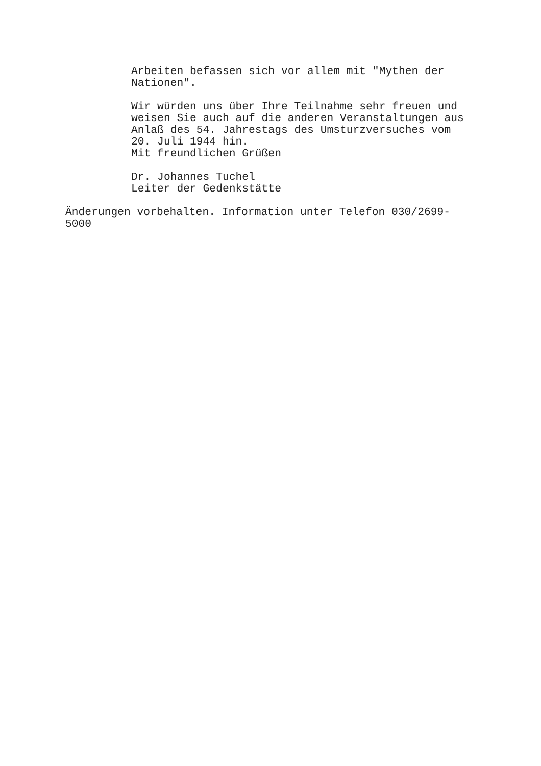Arbeiten befassen sich vor allem mit "Mythen der
Nationen".
Wir würden uns über Ihre Teilnahme sehr freuen und
weisen Sie auch auf die anderen Veranstaltungen aus
Anlaß des 54. Jahrestags des Umsturzversuches vom
20. Juli 1944 hin.
Mit freundlichen Grüßen
Dr. Johannes Tuchel
Leiter der Gedenkstätte
Änderungen vorbehalten. Information unter Telefon 030/2699-
5000